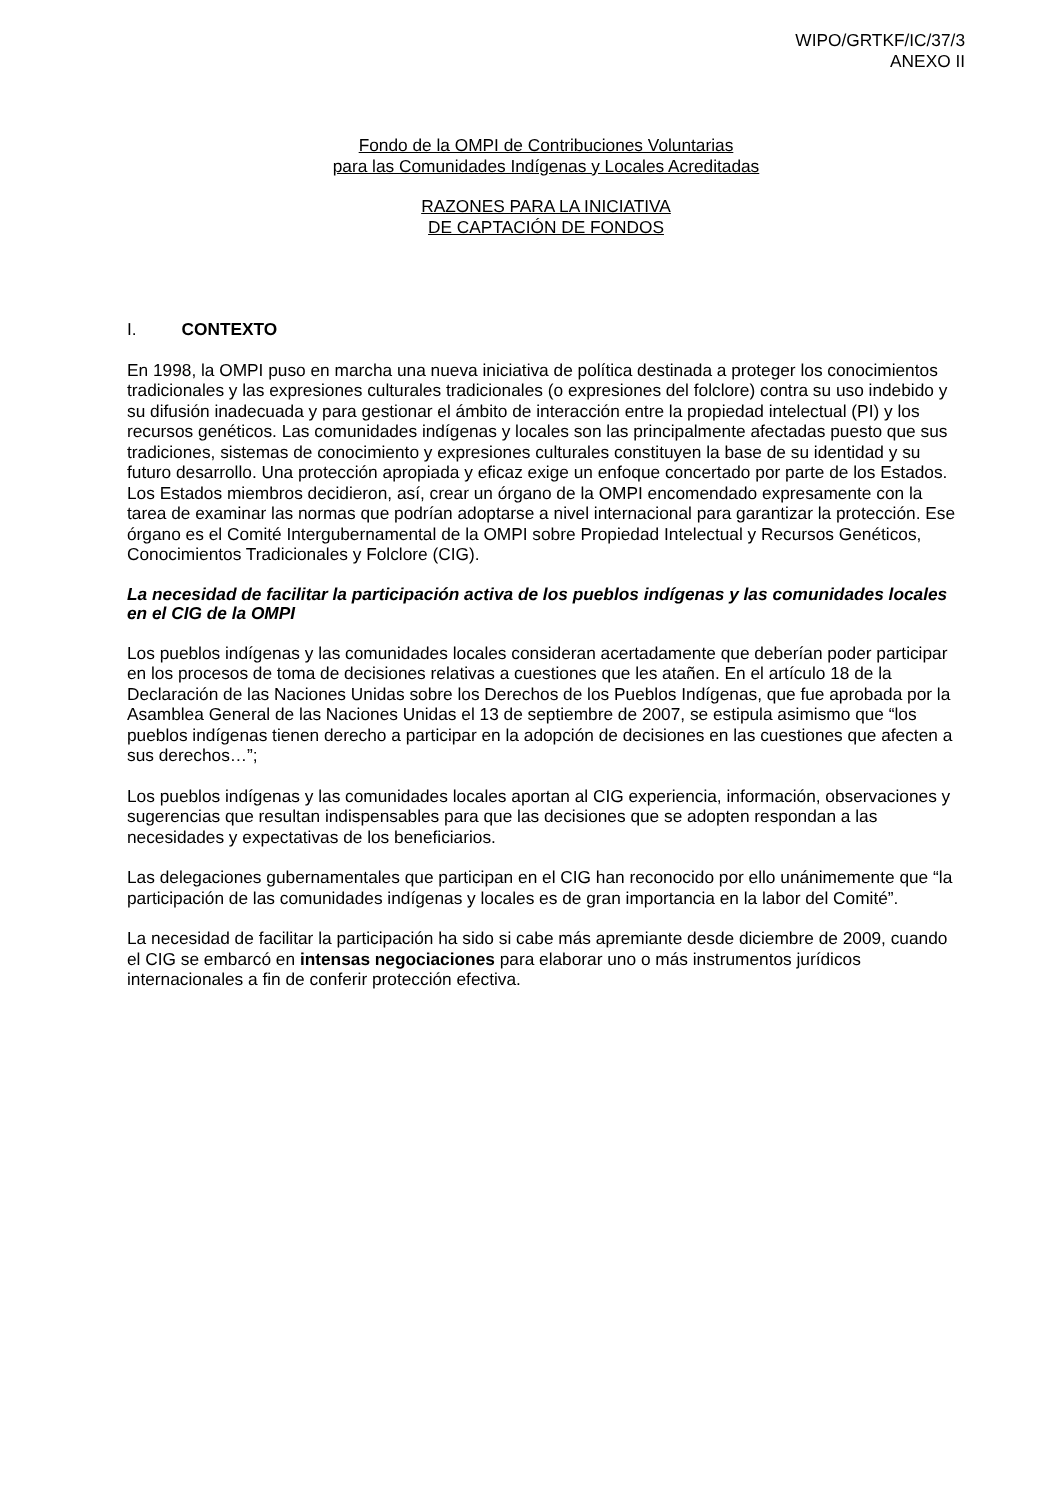WIPO/GRTKF/IC/37/3
ANEXO II
Fondo de la OMPI de Contribuciones Voluntarias
para las Comunidades Indígenas y Locales Acreditadas
RAZONES PARA LA INICIATIVA
DE CAPTACIÓN DE FONDOS
I. CONTEXTO
En 1998, la OMPI puso en marcha una nueva iniciativa de política destinada a proteger los conocimientos tradicionales y las expresiones culturales tradicionales (o expresiones del folclore) contra su uso indebido y su difusión inadecuada y para gestionar el ámbito de interacción entre la propiedad intelectual (PI) y los recursos genéticos. Las comunidades indígenas y locales son las principalmente afectadas puesto que sus tradiciones, sistemas de conocimiento y expresiones culturales constituyen la base de su identidad y su futuro desarrollo. Una protección apropiada y eficaz exige un enfoque concertado por parte de los Estados. Los Estados miembros decidieron, así, crear un órgano de la OMPI encomendado expresamente con la tarea de examinar las normas que podrían adoptarse a nivel internacional para garantizar la protección. Ese órgano es el Comité Intergubernamental de la OMPI sobre Propiedad Intelectual y Recursos Genéticos, Conocimientos Tradicionales y Folclore (CIG).
La necesidad de facilitar la participación activa de los pueblos indígenas y las comunidades locales en el CIG de la OMPI
Los pueblos indígenas y las comunidades locales consideran acertadamente que deberían poder participar en los procesos de toma de decisiones relativas a cuestiones que les atañen. En el artículo 18 de la Declaración de las Naciones Unidas sobre los Derechos de los Pueblos Indígenas, que fue aprobada por la Asamblea General de las Naciones Unidas el 13 de septiembre de 2007, se estipula asimismo que “los pueblos indígenas tienen derecho a participar en la adopción de decisiones en las cuestiones que afecten a sus derechos…”;
Los pueblos indígenas y las comunidades locales aportan al CIG experiencia, información, observaciones y sugerencias que resultan indispensables para que las decisiones que se adopten respondan a las necesidades y expectativas de los beneficiarios.
Las delegaciones gubernamentales que participan en el CIG han reconocido por ello unánimemente que “la participación de las comunidades indígenas y locales es de gran importancia en la labor del Comité”.
La necesidad de facilitar la participación ha sido si cabe más apremiante desde diciembre de 2009, cuando el CIG se embarcó en intensas negociaciones para elaborar uno o más instrumentos jurídicos internacionales a fin de conferir protección efectiva.